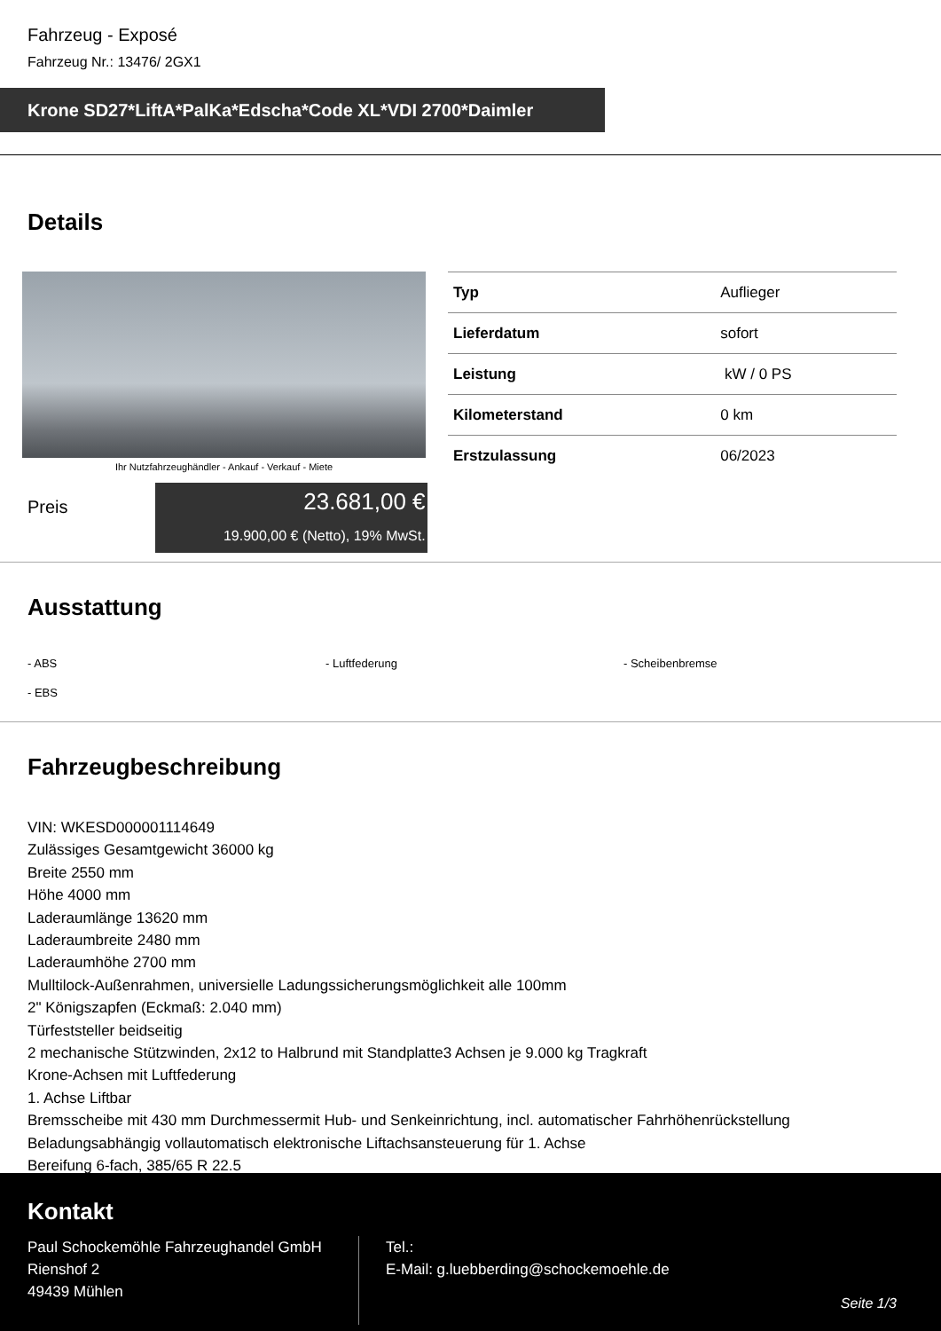Fahrzeug - Exposé
Fahrzeug Nr.: 13476/ 2GX1
Krone SD27*LiftA*PalKa*Edscha*Code XL*VDI 2700*Daimler
Details
Ihr Nutzfahrzeughändler - Ankauf - Verkauf - Miete
| Typ | Auflieger |
| Lieferdatum | sofort |
| Leistung | kW / 0 PS |
| Kilometerstand | 0 km |
| Erstzulassung | 06/2023 |
Preis
23.681,00 €
19.900,00 € (Netto), 19% MwSt.
Ausstattung
- ABS
- Luftfederung
- Scheibenbremse
- EBS
Fahrzeugbeschreibung
VIN: WKESD000001114649
Zulässiges Gesamtgewicht 36000 kg
Breite 2550 mm
Höhe 4000 mm
Laderaumlänge 13620 mm
Laderaumbreite 2480 mm
Laderaumhöhe 2700 mm
Mulltilock-Außenrahmen, universielle Ladungssicherungsmöglichkeit alle 100mm
2" Königszapfen (Eckmaß: 2.040 mm)
Türfeststeller beidseitig
2 mechanische Stützwinden, 2x12 to Halbrund mit Standplatte3 Achsen je 9.000 kg Tragkraft
Krone-Achsen mit Luftfederung
1. Achse Liftbar
Bremsscheibe mit 430 mm Durchmessermit Hub- und Senkeinrichtung, incl. automatischer Fahrhöhenrückstellung
Beladungsabhängig vollautomatisch elektronische Liftachsansteuerung für 1. Achse
Bereifung 6-fach, 385/65 R 22.5
Kontakt
Paul Schockemöhle Fahrzeughandel GmbH
Rienshof 2
49439 Mühlen
Tel.:
E-Mail: g.luebberding@schockemoehle.de
Seite 1/3